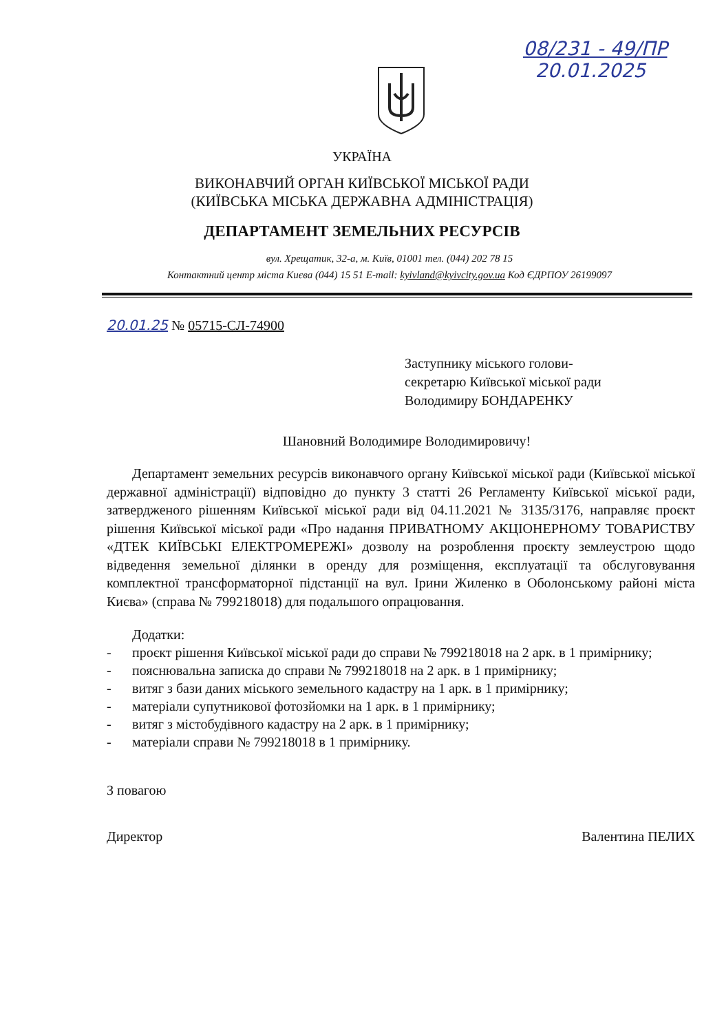08/231 - 49/ПР
20.01.2025
УКРАЇНА
ВИКОНАВЧИЙ ОРГАН КИЇВСЬКОЇ МІСЬКОЇ РАДИ
(КИЇВСЬКА МІСЬКА ДЕРЖАВНА АДМІНІСТРАЦІЯ)
ДЕПАРТАМЕНТ ЗЕМЕЛЬНИХ РЕСУРСІВ
вул. Хрещатик, 32-а, м. Київ, 01001 тел. (044) 202 78 15
Контактний центр міста Києва (044) 15 51 E-mail: kyivland@kyivcity.gov.ua Код ЄДРПОУ 26199097
20.01.25 № 05715-СЛ-74900
Заступнику міського голови-
секретарю Київської міської ради
Володимиру БОНДАРЕНКУ
Шановний Володимире Володимировичу!
Департамент земельних ресурсів виконавчого органу Київської міської ради (Київської міської державної адміністрації) відповідно до пункту 3 статті 26 Регламенту Київської міської ради, затвердженого рішенням Київської міської ради від 04.11.2021 № 3135/3176, направляє проєкт рішення Київської міської ради «Про надання ПРИВАТНОМУ АКЦІОНЕРНОМУ ТОВАРИСТВУ «ДТЕК КИЇВСЬКІ ЕЛЕКТРОМЕРЕЖІ» дозволу на розроблення проєкту землеустрою щодо відведення земельної ділянки в оренду для розміщення, експлуатації та обслуговування комплектної трансформаторної підстанції на вул. Ірини Жиленко в Оболонському районі міста Києва» (справа № 799218018) для подальшого опрацювання.
Додатки:
- проєкт рішення Київської міської ради до справи № 799218018 на 2 арк. в 1 примірнику;
- пояснювальна записка до справи № 799218018 на 2 арк. в 1 примірнику;
- витяг з бази даних міського земельного кадастру на 1 арк. в 1 примірнику;
- матеріали супутникової фотозйомки на 1 арк. в 1 примірнику;
- витяг з містобудівного кадастру на 2 арк. в 1 примірнику;
- матеріали справи № 799218018 в 1 примірнику.
З повагою
Директор Валентина ПЕЛИХ